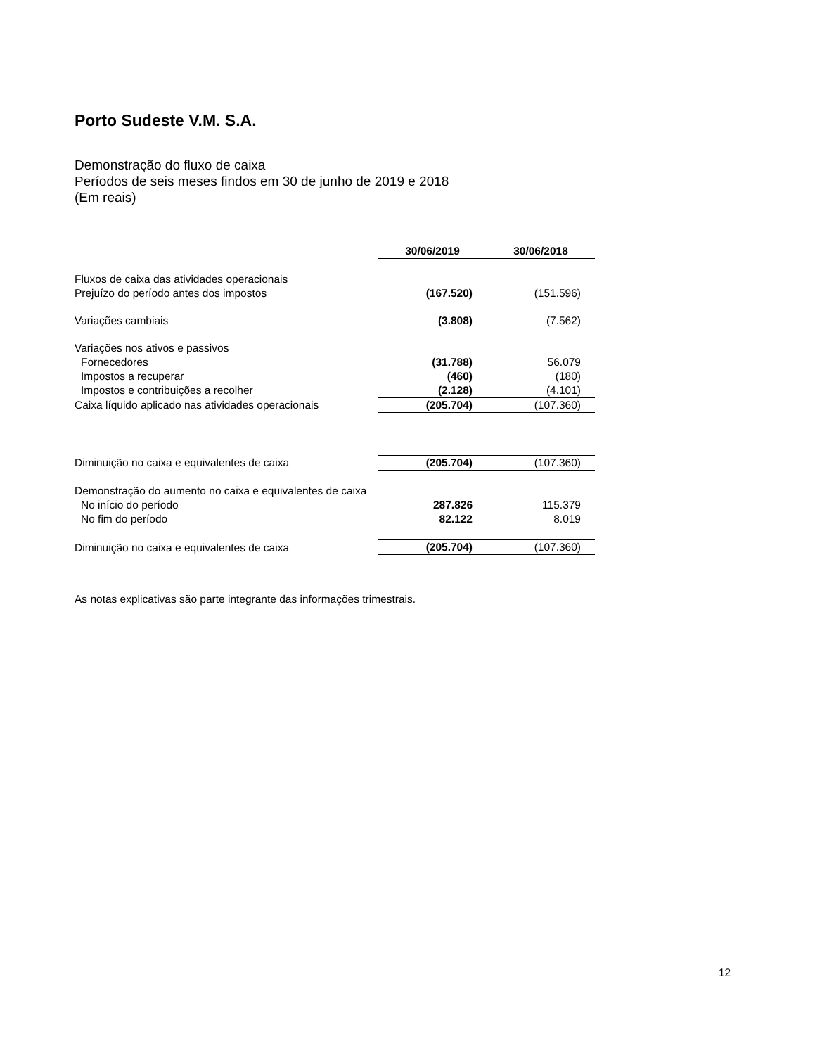Porto Sudeste V.M. S.A.
Demonstração do fluxo de caixa
Períodos de seis meses findos em 30 de junho de 2019 e 2018
(Em reais)
| | 30/06/2019 | 30/06/2018 |
| Fluxos de caixa das atividades operacionais | | |
| Prejuízo do período antes dos impostos | (167.520) | (151.596) |
| Variações cambiais | (3.808) | (7.562) |
| Variações nos ativos e passivos | | |
| Fornecedores | (31.788) | 56.079 |
| Impostos a recuperar | (460) | (180) |
| Impostos e contribuições a recolher | (2.128) | (4.101) |
| Caixa líquido aplicado nas atividades operacionais | (205.704) | (107.360) |
| Diminuição no caixa e equivalentes de caixa | (205.704) | (107.360) |
| Demonstração do aumento no caixa e equivalentes de caixa | | |
| No início do período | 287.826 | 115.379 |
| No fim do período | 82.122 | 8.019 |
| Diminuição no caixa e equivalentes de caixa | (205.704) | (107.360) |
As notas explicativas são parte integrante das informações trimestrais.
12